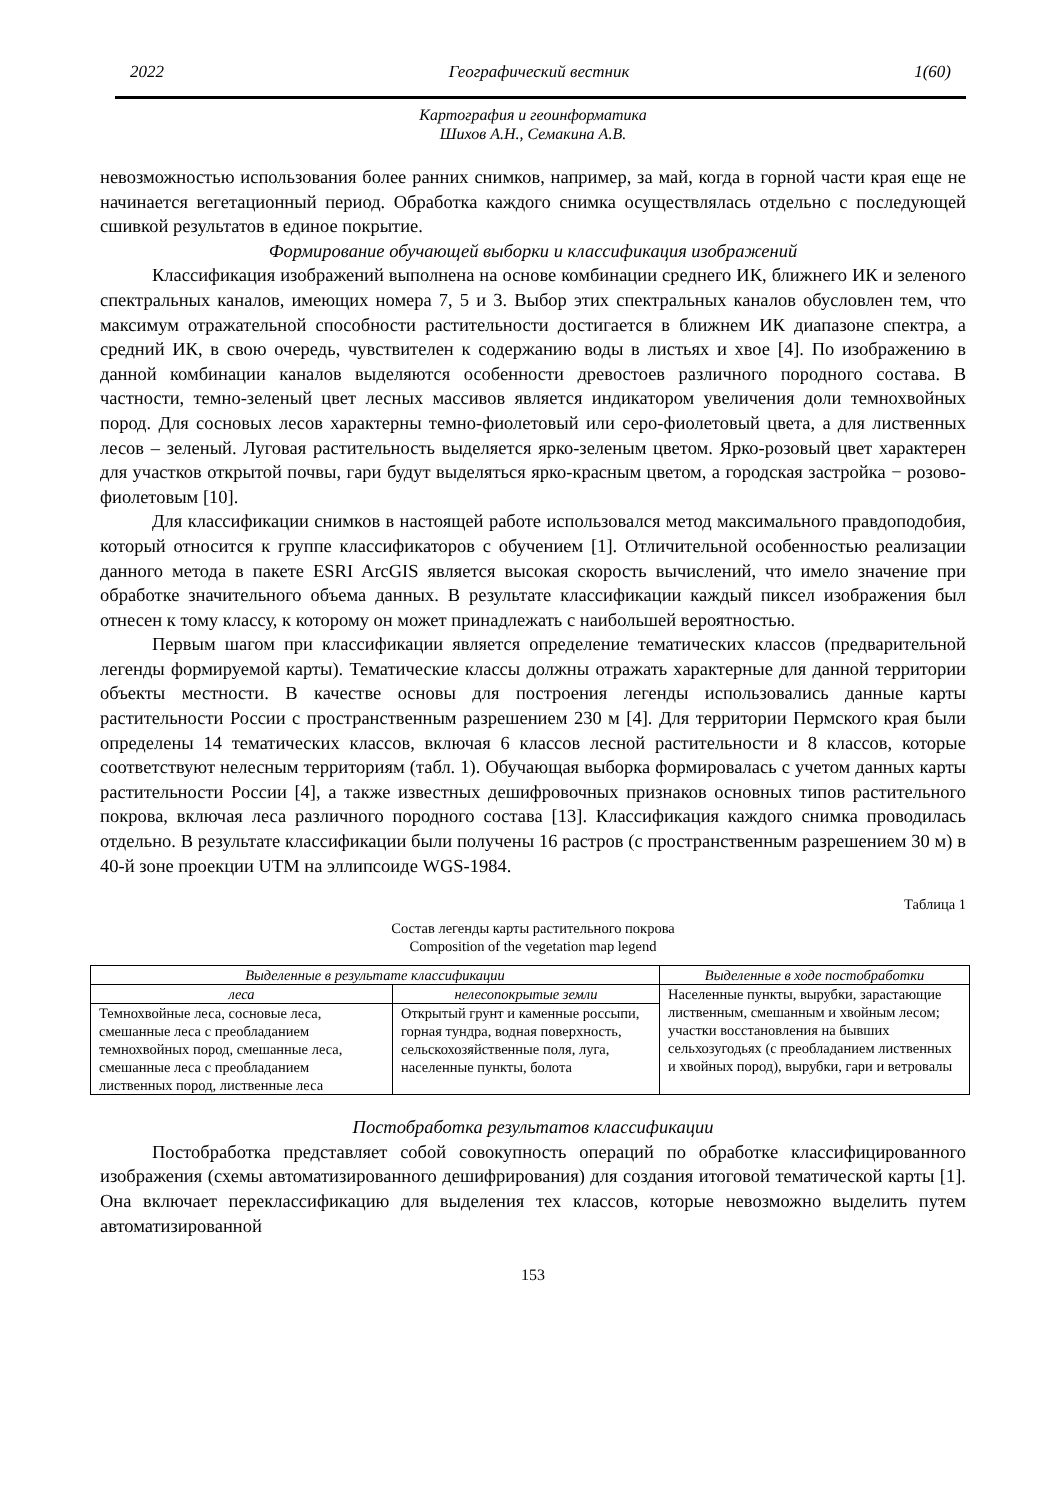2022 Географический вестник 1(60)
Картография и геоинформатика
Шихов А.Н., Семакина А.В.
невозможностью использования более ранних снимков, например, за май, когда в горной части края еще не начинается вегетационный период. Обработка каждого снимка осуществлялась отдельно с последующей сшивкой результатов в единое покрытие.
Формирование обучающей выборки и классификация изображений
Классификация изображений выполнена на основе комбинации среднего ИК, ближнего ИК и зеленого спектральных каналов, имеющих номера 7, 5 и 3. Выбор этих спектральных каналов обусловлен тем, что максимум отражательной способности растительности достигается в ближнем ИК диапазоне спектра, а средний ИК, в свою очередь, чувствителен к содержанию воды в листьях и хвое [4]. По изображению в данной комбинации каналов выделяются особенности древостоев различного породного состава. В частности, темно-зеленый цвет лесных массивов является индикатором увеличения доли темнохвойных пород. Для сосновых лесов характерны темно-фиолетовый или серо-фиолетовый цвета, а для лиственных лесов – зеленый. Луговая растительность выделяется ярко-зеленым цветом. Ярко-розовый цвет характерен для участков открытой почвы, гари будут выделяться ярко-красным цветом, а городская застройка − розово-фиолетовым [10].
Для классификации снимков в настоящей работе использовался метод максимального правдоподобия, который относится к группе классификаторов с обучением [1]. Отличительной особенностью реализации данного метода в пакете ESRI ArcGIS является высокая скорость вычислений, что имело значение при обработке значительного объема данных. В результате классификации каждый пиксел изображения был отнесен к тому классу, к которому он может принадлежать с наибольшей вероятностью.
Первым шагом при классификации является определение тематических классов (предварительной легенды формируемой карты). Тематические классы должны отражать характерные для данной территории объекты местности. В качестве основы для построения легенды использовались данные карты растительности России с пространственным разрешением 230 м [4]. Для территории Пермского края были определены 14 тематических классов, включая 6 классов лесной растительности и 8 классов, которые соответствуют нелесным территориям (табл. 1). Обучающая выборка формировалась с учетом данных карты растительности России [4], а также известных дешифровочных признаков основных типов растительного покрова, включая леса различного породного состава [13]. Классификация каждого снимка проводилась отдельно. В результате классификации были получены 16 растров (с пространственным разрешением 30 м) в 40-й зоне проекции UTM на эллипсоиде WGS-1984.
Таблица 1
Состав легенды карты растительного покрова
Composition of the vegetation map legend
| Выделенные в результате классификации | | Выделенные в ходе постобработки |
| --- | --- | --- |
| леса | нелесопокрытые земли | Населенные пункты, вырубки, зарастающие лиственным, смешанным и хвойным лесом; участки восстановления на бывших сельхозугодьях (с преобладанием лиственных и хвойных пород), вырубки, гари и ветровалы |
| Темнохвойные леса, сосновые леса, смешанные леса с преобладанием темнохвойных пород, смешанные леса, смешанные леса с преобладанием лиственных пород, лиственные леса | Открытый грунт и каменные россыпи, горная тундра, водная поверхность, сельскохозяйственные поля, луга, населенные пункты, болота | |
Постобработка результатов классификации
Постобработка представляет собой совокупность операций по обработке классифицированного изображения (схемы автоматизированного дешифрирования) для создания итоговой тематической карты [1]. Она включает переклассификацию для выделения тех классов, которые невозможно выделить путем автоматизированной
153